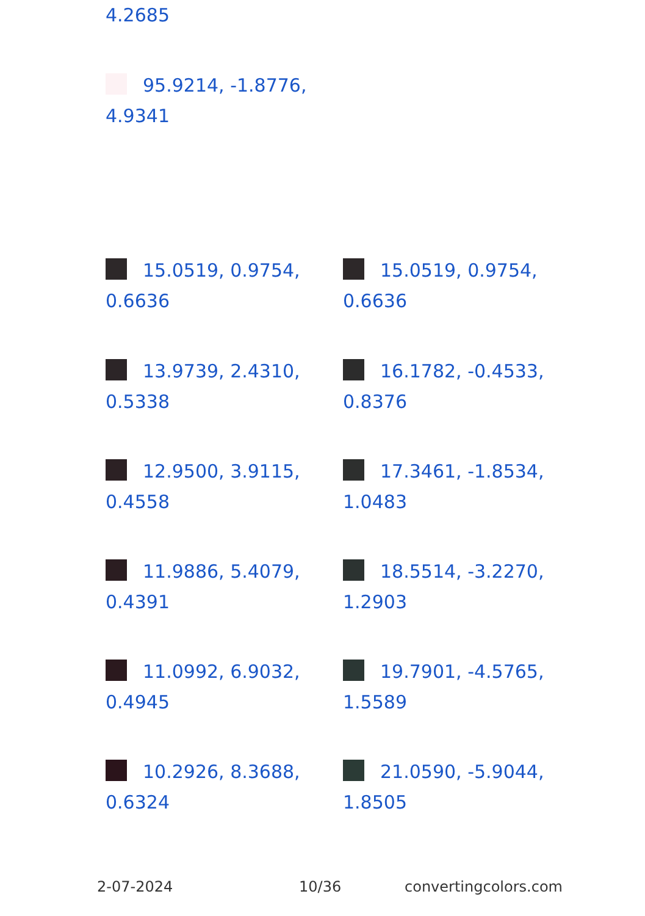4.2685
95.9214, -1.8776, 4.9341
15.0519, 0.9754, 0.6636
15.0519, 0.9754, 0.6636
13.9739, 2.4310, 0.5338
16.1782, -0.4533, 0.8376
12.9500, 3.9115, 0.4558
17.3461, -1.8534, 1.0483
11.9886, 5.4079, 0.4391
18.5514, -3.2270, 1.2903
11.0992, 6.9032, 0.4945
19.7901, -4.5765, 1.5589
10.2926, 8.3688, 0.6324
21.0590, -5.9044, 1.8505
2-07-2024 10/36 convertingcolors.com